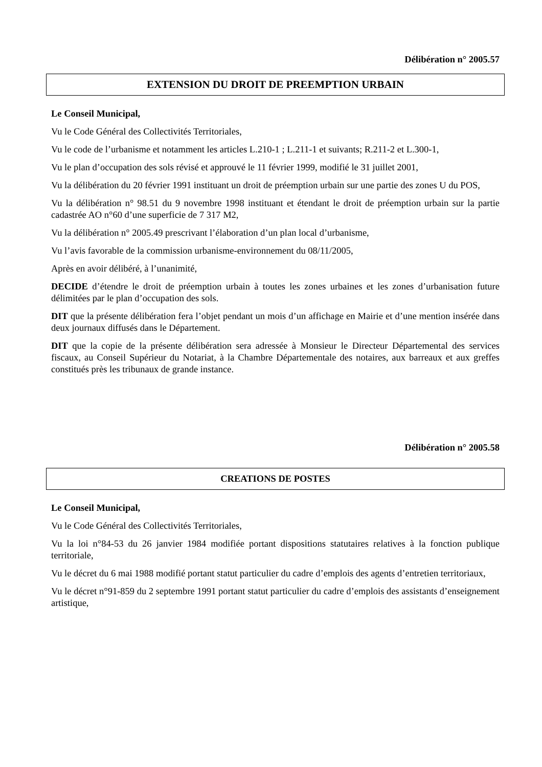Délibération n° 2005.57
EXTENSION DU DROIT DE PREEMPTION URBAIN
Le Conseil Municipal,
Vu le Code Général des Collectivités Territoriales,
Vu le code de l’urbanisme et notamment les articles L.210-1 ; L.211-1 et suivants; R.211-2 et L.300-1,
Vu le plan d’occupation des sols révisé et approuvé le 11 février 1999, modifié le 31 juillet 2001,
Vu la délibération du 20 février 1991 instituant un droit de préemption urbain sur une partie des zones U du POS,
Vu la délibération n° 98.51 du 9 novembre 1998 instituant et étendant le droit de préemption urbain sur la partie cadastrée AO n°60 d’une superficie de 7 317 M2,
Vu la délibération n° 2005.49 prescrivant l’élaboration d’un plan local d’urbanisme,
Vu l’avis favorable de la commission urbanisme-environnement du 08/11/2005,
Après en avoir délibéré, à l’unanimité,
DECIDE d’étendre le droit de préemption urbain à toutes les zones urbaines et les zones d’urbanisation future délimitées par le plan d’occupation des sols.
DIT que la présente délibération fera l’objet pendant un mois d’un affichage en Mairie et d’une mention insérée dans deux journaux diffusés dans le Département.
DIT que la copie de la présente délibération sera adressée à Monsieur le Directeur Départemental des services fiscaux, au Conseil Supérieur du Notariat, à la Chambre Départementale des notaires, aux barreaux et aux greffes constitués près les tribunaux de grande instance.
Délibération n° 2005.58
CREATIONS DE POSTES
Le Conseil Municipal,
Vu le Code Général des Collectivités Territoriales,
Vu la loi n°84-53 du 26 janvier 1984 modifiée portant dispositions statutaires relatives à la fonction publique territoriale,
Vu le décret du 6 mai 1988 modifié portant statut particulier du cadre d’emplois des agents d’entretien territoriaux,
Vu le décret n°91-859 du 2 septembre 1991 portant statut particulier du cadre d’emplois des assistants d’enseignement artistique,